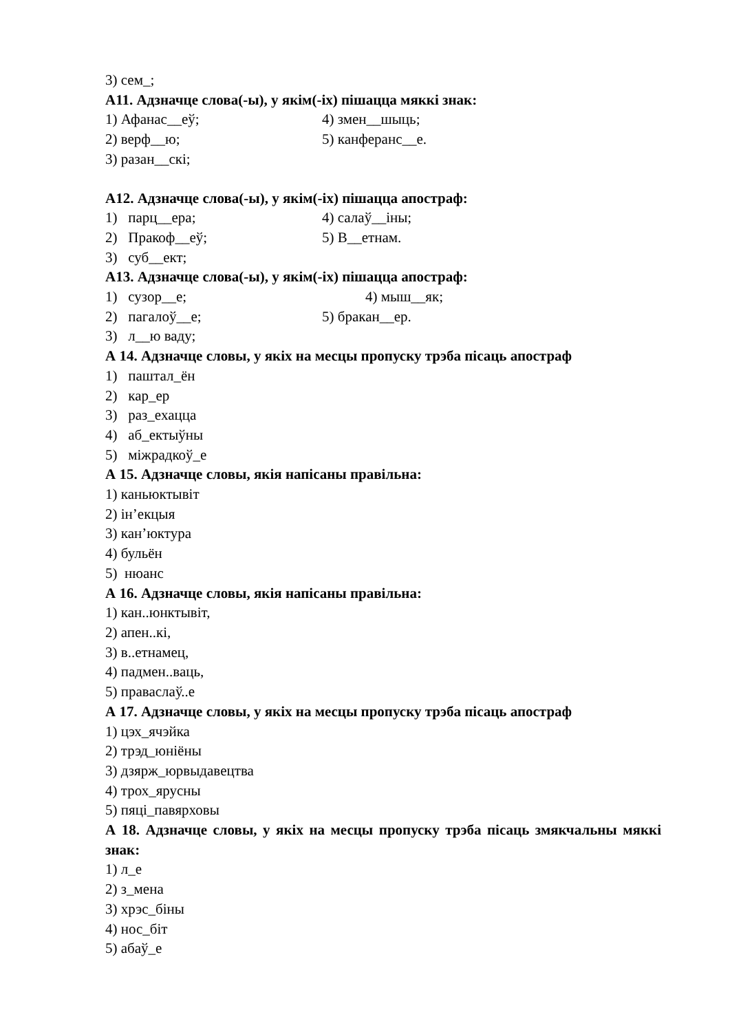3) сем_;
А11. Адзначце слова(-ы), у якім(-іх) пішацца мяккі знак:
1) Афанас__еў; 4) змен__шыць;
2) верф__ю; 5) канферанс__е.
3) разан__скі;
А12. Адзначце слова(-ы), у якім(-іх) пішацца апостраф:
1) парц__ера; 4) салаў__іны;
2) Пракоф__еў; 5) В__етнам.
3) суб__ект;
А13. Адзначце слова(-ы), у якім(-іх) пішацца апостраф:
1) сузор__е; 4) мыш__як;
2) пагалоў__е; 5) бракан__ер.
3) л__ю ваду;
А 14. Адзначце словы, у якіх на месцы пропуску трэба пісаць апостраф
1) паштал_ён
2) кар_ер
3) раз_ехацца
4) аб_ектыўны
5) міжрадкоў_е
А 15. Адзначце словы, якія напісаны правільна:
1) каньюктывіт
2) ін’екцыя
3) кан’юктура
4) бульён
5) нюанс
А 16. Адзначце словы, якія напісаны правільна:
1) кан..юнктывіт,
2) апен..кі,
3) в..етнамец,
4) падмен..ваць,
5) праваслаў..е
А 17. Адзначце словы, у якіх на месцы пропуску трэба пісаць апостраф
1) цэх_ячэйка
2) трэд_юніёны
3) дзярж_юрвыдавецтва
4) трох_ярусны
5) пяці_павярховы
А 18. Адзначце словы, у якіх на месцы пропуску трэба пісаць змякчальны мяккі знак:
1) л_е
2) з_мена
3) хрэс_біны
4) нос_біт
5) абаў_е